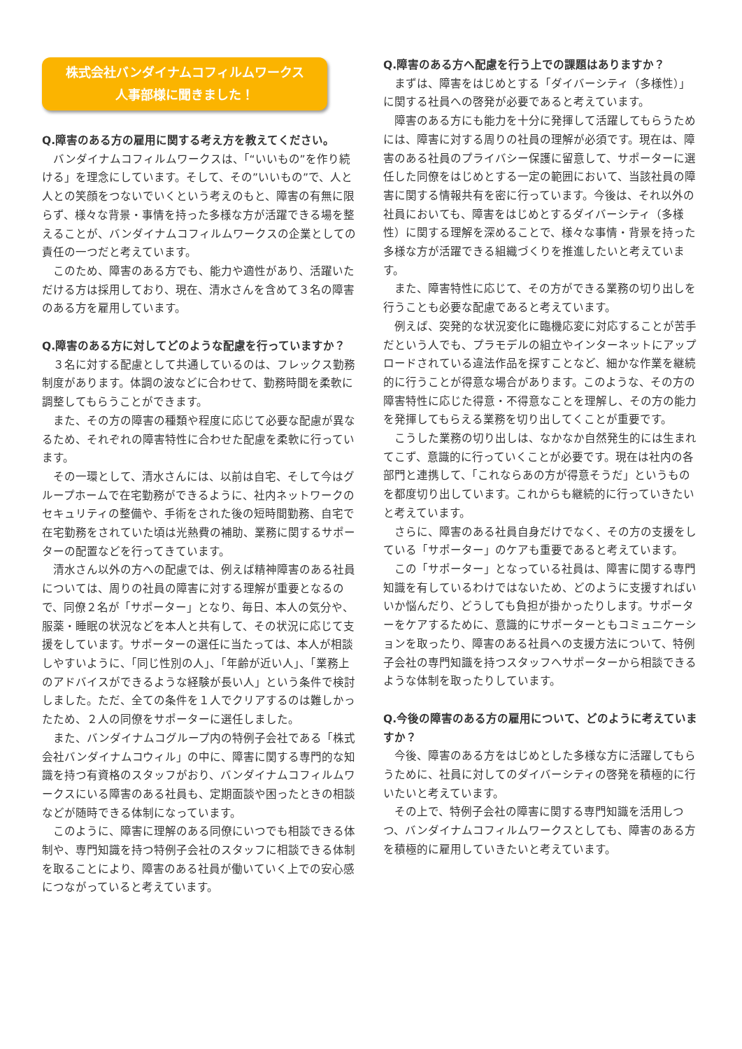株式会社バンダイナムコフィルムワークス
人事部様に聞きました！
Q.障害のある方の雇用に関する考え方を教えてください。
バンダイナムコフィルムワークスは、「“いいもの”を作り続ける」を理念にしています。そして、その”いいもの”で、人と人との笑顔をつないでいくという考えのもと、障害の有無に限らず、様々な背景・事情を持った多様な方が活躍できる場を整えることが、バンダイナムコフィルムワークスの企業としての責任の一つだと考えています。
このため、障害のある方でも、能力や適性があり、活躍いただける方は採用しており、現在、清水さんを含めて３名の障害のある方を雇用しています。
Q.障害のある方に対してどのような配慮を行っていますか？
３名に対する配慮として共通しているのは、フレックス勤務制度があります。体調の波などに合わせて、勤務時間を柔軟に調整してもらうことができます。
また、その方の障害の種類や程度に応じて必要な配慮が異なるため、それぞれの障害特性に合わせた配慮を柔軟に行っています。
その一環として、清水さんには、以前は自宅、そして今はグループホームで在宅勤務ができるように、社内ネットワークのセキュリティの整備や、手術をされた後の短時間勤務、自宅で在宅勤務をされていた頃は光熱費の補助、業務に関するサポーターの配置などを行ってきています。
清水さん以外の方への配慮では、例えば精神障害のある社員については、周りの社員の障害に対する理解が重要となるので、同僚２名が「サポーター」となり、毎日、本人の気分や、服薬・睡眠の状況などを本人と共有して、その状況に応じて支援をしています。サポーターの選任に当たっては、本人が相談しやすいように、「同じ性別の人」、「年齢が近い人」、「業務上のアドバイスができるような経験が長い人」という条件で検討しました。ただ、全ての条件を１人でクリアするのは難しかったため、２人の同僚をサポーターに選任しました。
また、バンダイナムコグループ内の特例子会社である「株式会社バンダイナムコウィル」の中に、障害に関する専門的な知識を持つ有資格のスタッフがおり、バンダイナムコフィルムワークスにいる障害のある社員も、定期面談や困ったときの相談などが随時できる体制になっています。
このように、障害に理解のある同僚にいつでも相談できる体制や、専門知識を持つ特例子会社のスタッフに相談できる体制を取ることにより、障害のある社員が働いていく上での安心感につながっていると考えています。
Q.障害のある方へ配慮を行う上での課題はありますか？
まずは、障害をはじめとする「ダイバーシティ（多様性）」に関する社員への啓発が必要であると考えています。
障害のある方にも能力を十分に発揮して活躍してもらうためには、障害に対する周りの社員の理解が必須です。現在は、障害のある社員のプライバシー保護に留意して、サポーターに選任した同僚をはじめとする一定の範囲において、当該社員の障害に関する情報共有を密に行っています。今後は、それ以外の社員においても、障害をはじめとするダイバーシティ（多様性）に関する理解を深めることで、様々な事情・背景を持った多様な方が活躍できる組織づくりを推進したいと考えています。
また、障害特性に応じて、その方ができる業務の切り出しを行うことも必要な配慮であると考えています。
例えば、突発的な状況変化に臨機応変に対応することが苦手だという人でも、プラモデルの組立やインターネットにアップロードされている違法作品を探すことなど、細かな作業を継続的に行うことが得意な場合があります。このような、その方の障害特性に応じた得意・不得意なことを理解し、その方の能力を発揮してもらえる業務を切り出してくことが重要です。
こうした業務の切り出しは、なかなか自然発生的には生まれてこず、意識的に行っていくことが必要です。現在は社内の各部門と連携して、「これならあの方が得意そうだ」というものを都度切り出しています。これからも継続的に行っていきたいと考えています。
さらに、障害のある社員自身だけでなく、その方の支援をしている「サポーター」のケアも重要であると考えています。
この「サポーター」となっている社員は、障害に関する専門知識を有しているわけではないため、どのように支援すればいいか悩んだり、どうしても負担が掛かったりします。サポーターをケアするために、意識的にサポーターともコミュニケーションを取ったり、障害のある社員への支援方法について、特例子会社の専門知識を持つスタッフへサポーターから相談できるような体制を取ったりしています。
Q.今後の障害のある方の雇用について、どのように考えていますか？
今後、障害のある方をはじめとした多様な方に活躍してもらうために、社員に対してのダイバーシティの啓発を積極的に行いたいと考えています。
その上で、特例子会社の障害に関する専門知識を活用しつつ、バンダイナムコフィルムワークスとしても、障害のある方を積極的に雇用していきたいと考えています。